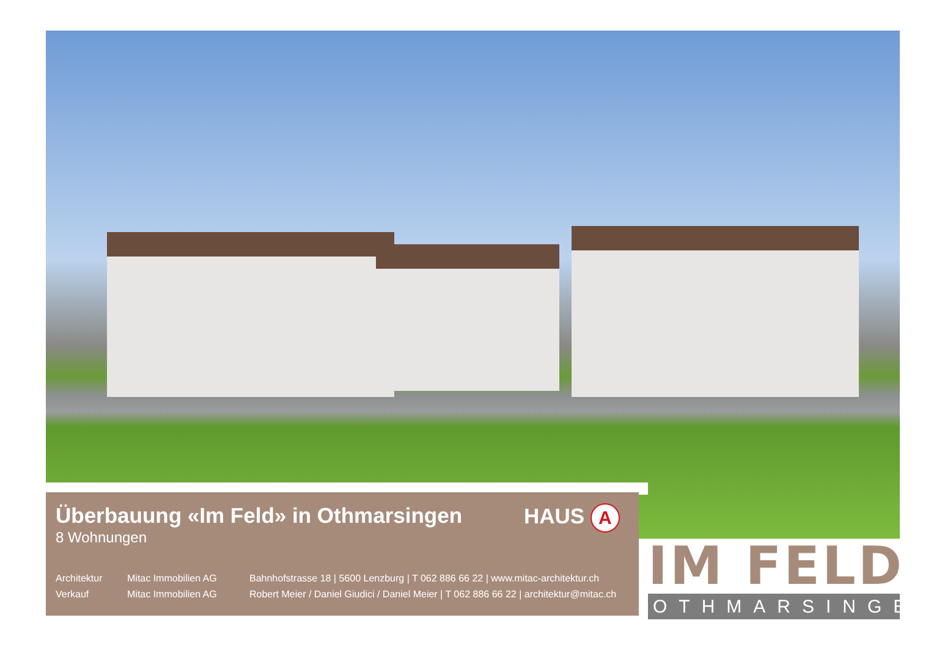Überbauung «Im Feld» in Othmarsingen HAUS A
8 Wohnungen
| Architektur | Mitac Immobilien AG | Bahnhofstrasse 18 / 5600 Lenzburg / T 062 886 66 22 / www.mitac-architektur.ch |
| Verkauf | Mitac Immobilien AG | Robert Meier / Daniel Giudici / Daniel Meier / T 062 886 66 22 / architektur@mitac.ch |
IM FELD
OTHMARSINGEN